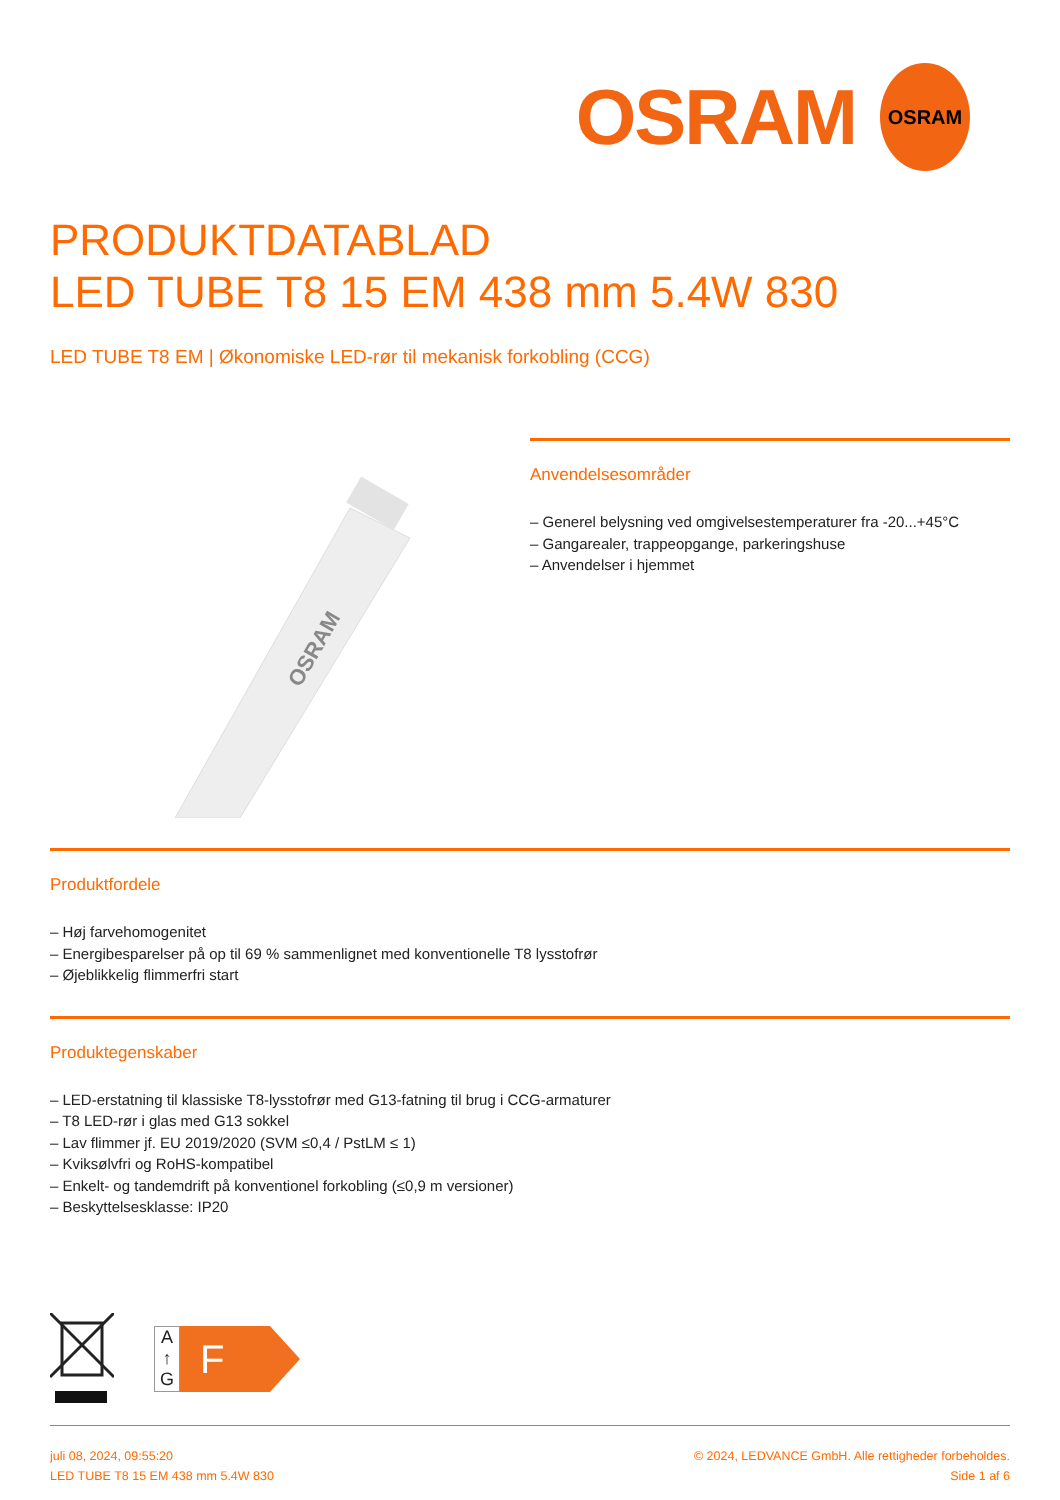OSRAM
OSRAM
PRODUKTDATABLAD
LED TUBE T8 15 EM 438 mm 5.4W 830
LED TUBE T8 EM | Økonomiske LED-rør til mekanisk forkobling (CCG)
OSRAM
Anvendelsesområder
– Generel belysning ved omgivelsestemperaturer fra -20...+45°C
– Gangarealer, trappeopgange, parkeringshuse
– Anvendelser i hjemmet
Produktfordele
– Høj farvehomogenitet
– Energibesparelser på op til 69 % sammenlignet med konventionelle T8 lysstofrør
– Øjeblikkelig flimmerfri start
Produktegenskaber
– LED-erstatning til klassiske T8-lysstofrør med G13-fatning til brug i CCG-armaturer
– T8 LED-rør i glas med G13 sokkel
– Lav flimmer jf. EU 2019/2020 (SVM ≤0,4 / PstLM ≤ 1)
– Kviksølvfri og RoHS-kompatibel
– Enkelt- og tandemdrift på konventionel forkobling (≤0,9 m versioner)
– Beskyttelsesklasse: IP20
A
↑
G
F
juli 08, 2024, 09:55:20
LED TUBE T8 15 EM 438 mm 5.4W 830
© 2024, LEDVANCE GmbH. Alle rettigheder forbeholdes.
Side 1 af 6